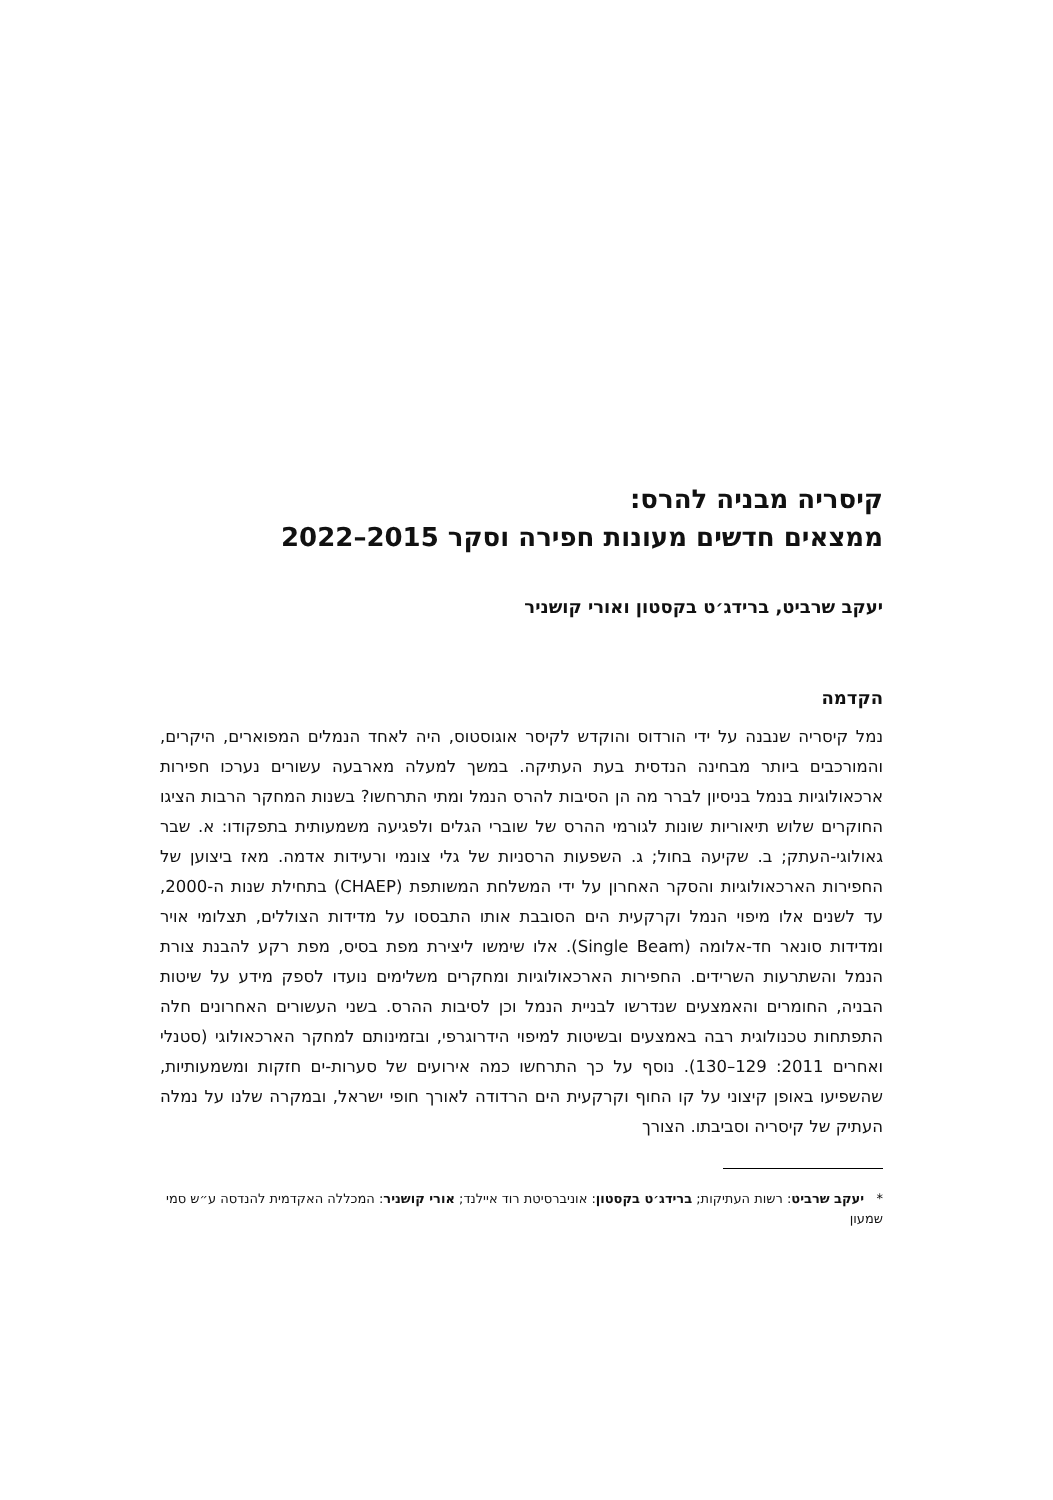קיסריה מבניה להרס:
ממצאים חדשים מעונות חפירה וסקר 2015–2022
יעקב שרביט, ברידג׳ט בקסטון ואורי קושניר
הקדמה
נמל קיסריה שנבנה על ידי הורדוס והוקדש לקיסר אוגוסטוס, היה לאחד הנמלים המפוארים, היקרים, והמורכבים ביותר מבחינה הנדסית בעת העתיקה. במשך למעלה מארבעה עשורים נערכו חפירות ארכאולוגיות בנמל בניסיון לברר מה הן הסיבות להרס הנמל ומתי התרחשו? בשנות המחקר הרבות הציגו החוקרים שלוש תיאוריות שונות לגורמי ההרס של שוברי הגלים ולפגיעה משמעותית בתפקודו: א. שבר גאולוגי-העתק; ב. שקיעה בחול; ג. השפעות הרסניות של גלי צונמי ורעידות אדמה. מאז ביצוען של החפירות הארכאולוגיות והסקר האחרון על ידי המשלחת המשותפת (CHAEP) בתחילת שנות ה-2000, עד לשנים אלו מיפוי הנמל וקרקעית הים הסובבת אותו התבססו על מדידות הצוללים, תצלומי אויר ומדידות סונאר חד-אלומה (Single Beam). אלו שימשו ליצירת מפת בסיס, מפת רקע להבנת צורת הנמל והשתרעות השרידים. החפירות הארכאולוגיות ומחקרים משלימים נועדו לספק מידע על שיטות הבניה, החומרים והאמצעים שנדרשו לבניית הנמל וכן לסיבות ההרס. בשני העשורים האחרונים חלה התפתחות טכנולוגית רבה באמצעים ובשיטות למיפוי הידרוגרפי, ובזמינותם למחקר הארכאולוגי (סטנלי ואחרים 2011: 129–130). נוסף על כך התרחשו כמה אירועים של סערות-ים חזקות ומשמעותיות, שהשפיעו באופן קיצוני על קו החוף וקרקעית הים הרדודה לאורך חופי ישראל, ובמקרה שלנו על נמלה העתיק של קיסריה וסביבתו. הצורך
* יעקב שרביט: רשות העתיקות; ברידג׳ט בקסטון: אוניברסיטת רוד איילנד; אורי קושניר: המכללה האקדמית להנדסה ע״ש סמי שמעון